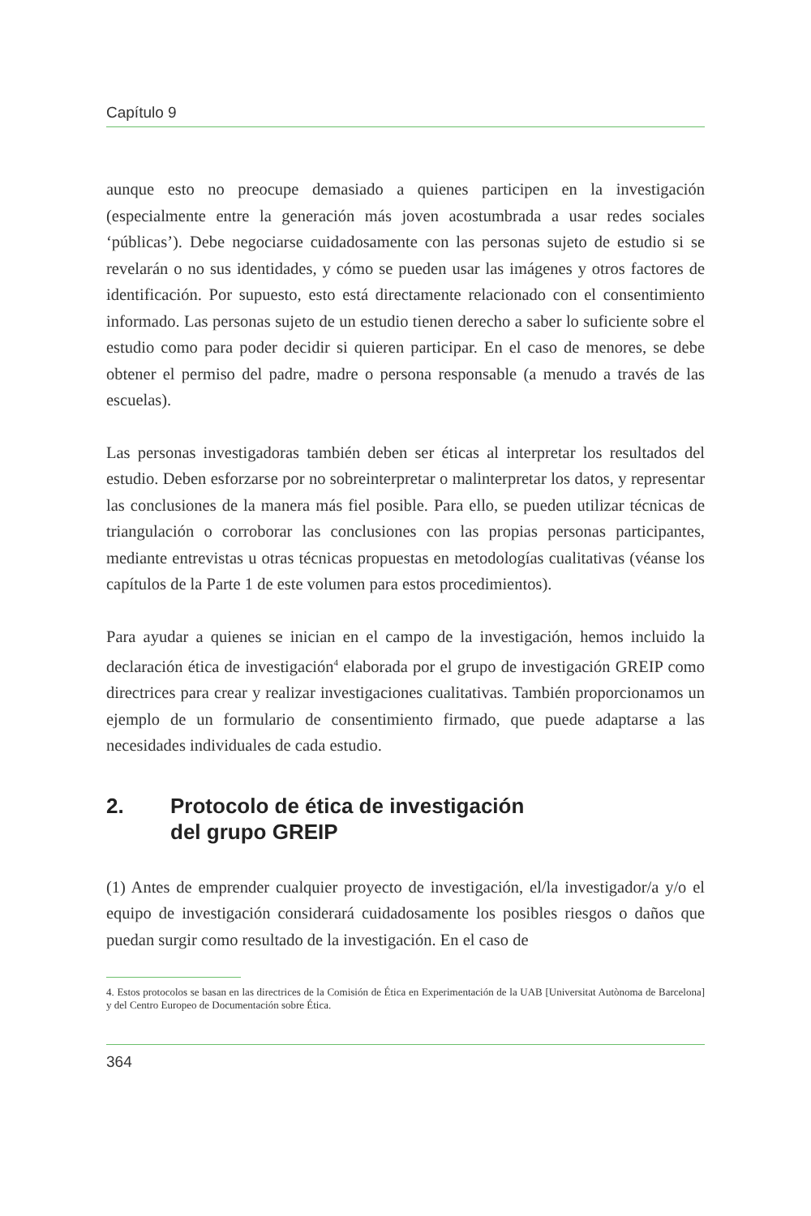Capítulo 9
aunque esto no preocupe demasiado a quienes participen en la investigación (especialmente entre la generación más joven acostumbrada a usar redes sociales ‘públicas’). Debe negociarse cuidadosamente con las personas sujeto de estudio si se revelarán o no sus identidades, y cómo se pueden usar las imágenes y otros factores de identificación. Por supuesto, esto está directamente relacionado con el consentimiento informado. Las personas sujeto de un estudio tienen derecho a saber lo suficiente sobre el estudio como para poder decidir si quieren participar. En el caso de menores, se debe obtener el permiso del padre, madre o persona responsable (a menudo a través de las escuelas).
Las personas investigadoras también deben ser éticas al interpretar los resultados del estudio. Deben esforzarse por no sobreinterpretar o malinterpretar los datos, y representar las conclusiones de la manera más fiel posible. Para ello, se pueden utilizar técnicas de triangulación o corroborar las conclusiones con las propias personas participantes, mediante entrevistas u otras técnicas propuestas en metodologías cualitativas (véanse los capítulos de la Parte 1 de este volumen para estos procedimientos).
Para ayudar a quienes se inician en el campo de la investigación, hemos incluido la declaración ética de investigación<sup>4</sup> elaborada por el grupo de investigación GREIP como directrices para crear y realizar investigaciones cualitativas. También proporcionamos un ejemplo de un formulario de consentimiento firmado, que puede adaptarse a las necesidades individuales de cada estudio.
2. Protocolo de ética de investigación
del grupo GREIP
(1) Antes de emprender cualquier proyecto de investigación, el/la investigador/a y/o el equipo de investigación considerará cuidadosamente los posibles riesgos o daños que puedan surgir como resultado de la investigación. En el caso de
4. Estos protocolos se basan en las directrices de la Comisión de Ética en Experimentación de la UAB [Universitat Autònoma de Barcelona] y del Centro Europeo de Documentación sobre Ética.
364